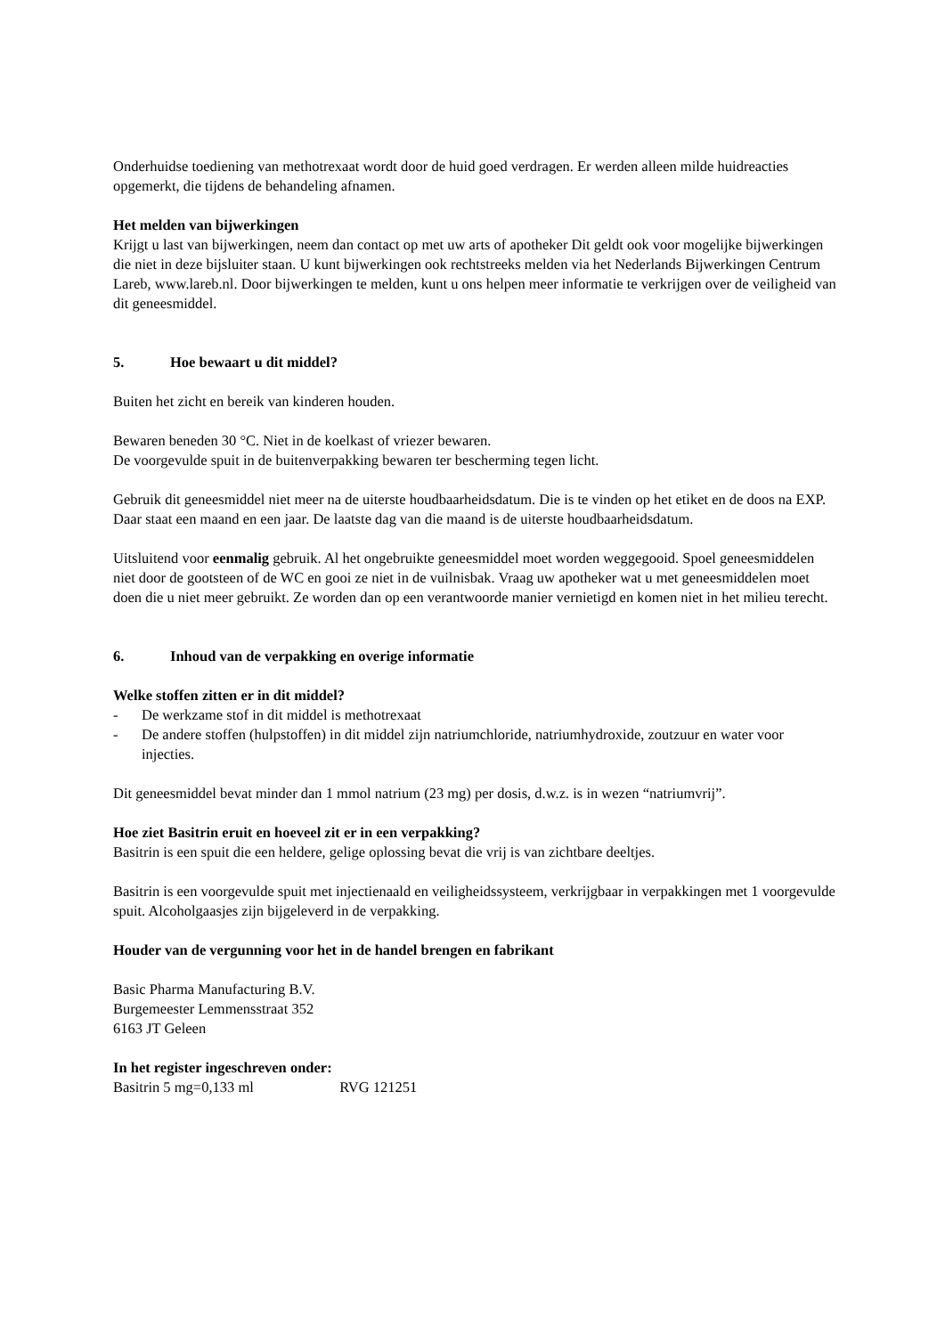Onderhuidse toediening van methotrexaat wordt door de huid goed verdragen. Er werden alleen milde huidreacties opgemerkt, die tijdens de behandeling afnamen.
Het melden van bijwerkingen
Krijgt u last van bijwerkingen, neem dan contact op met uw arts of apotheker Dit geldt ook voor mogelijke bijwerkingen die niet in deze bijsluiter staan. U kunt bijwerkingen ook rechtstreeks melden via het Nederlands Bijwerkingen Centrum Lareb, www.lareb.nl. Door bijwerkingen te melden, kunt u ons helpen meer informatie te verkrijgen over de veiligheid van dit geneesmiddel.
5. Hoe bewaart u dit middel?
Buiten het zicht en bereik van kinderen houden.
Bewaren beneden 30 °C. Niet in de koelkast of vriezer bewaren.
De voorgevulde spuit in de buitenverpakking bewaren ter bescherming tegen licht.
Gebruik dit geneesmiddel niet meer na de uiterste houdbaarheidsdatum. Die is te vinden op het etiket en de doos na EXP. Daar staat een maand en een jaar. De laatste dag van die maand is de uiterste houdbaarheidsdatum.
Uitsluitend voor eenmalig gebruik. Al het ongebruikte geneesmiddel moet worden weggegooid. Spoel geneesmiddelen niet door de gootsteen of de WC en gooi ze niet in de vuilnisbak. Vraag uw apotheker wat u met geneesmiddelen moet doen die u niet meer gebruikt. Ze worden dan op een verantwoorde manier vernietigd en komen niet in het milieu terecht.
6. Inhoud van de verpakking en overige informatie
Welke stoffen zitten er in dit middel?
- De werkzame stof in dit middel is methotrexaat
- De andere stoffen (hulpstoffen) in dit middel zijn natriumchloride, natriumhydroxide, zoutzuur en water voor injecties.
Dit geneesmiddel bevat minder dan 1 mmol natrium (23 mg) per dosis, d.w.z. is in wezen “natriumvrij”.
Hoe ziet Basitrin eruit en hoeveel zit er in een verpakking?
Basitrin is een spuit die een heldere, gelige oplossing bevat die vrij is van zichtbare deeltjes.
Basitrin is een voorgevulde spuit met injectienaald en veiligheidssysteem, verkrijgbaar in verpakkingen met 1 voorgevulde spuit. Alcoholgaasjes zijn bijgeleverd in de verpakking.
Houder van de vergunning voor het in de handel brengen en fabrikant
Basic Pharma Manufacturing B.V.
Burgemeester Lemmensstraat 352
6163 JT Geleen
In het register ingeschreven onder:
Basitrin 5 mg=0,133 ml RVG 121251